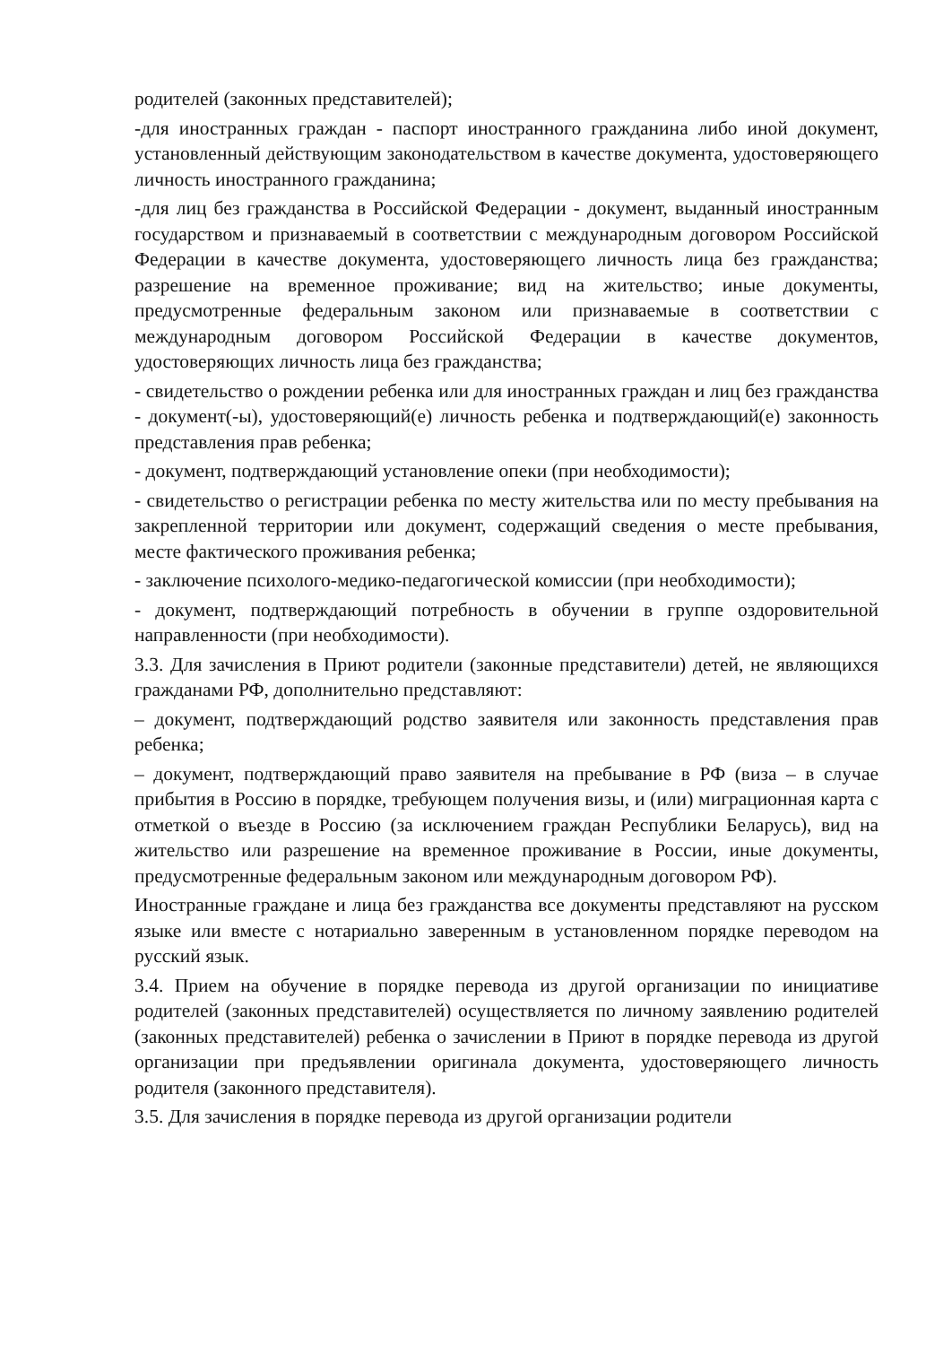родителей (законных представителей);
-для иностранных граждан - паспорт иностранного гражданина либо иной документ, установленный действующим законодательством в качестве документа, удостоверяющего личность иностранного гражданина;
-для лиц без гражданства в Российской Федерации - документ, выданный иностранным государством и признаваемый в соответствии с международным договором Российской Федерации в качестве документа, удостоверяющего личность лица без гражданства; разрешение на временное проживание; вид на жительство; иные документы, предусмотренные федеральным законом или признаваемые в соответствии с международным договором Российской Федерации в качестве документов, удостоверяющих личность лица без гражданства;
- свидетельство о рождении ребенка или для иностранных граждан и лиц без гражданства - документ(-ы), удостоверяющий(е) личность ребенка и подтверждающий(е) законность представления прав ребенка;
- документ, подтверждающий установление опеки (при необходимости);
- свидетельство о регистрации ребенка по месту жительства или по месту пребывания на закрепленной территории или документ, содержащий сведения о месте пребывания, месте фактического проживания ребенка;
- заключение психолого-медико-педагогической комиссии (при необходимости);
- документ, подтверждающий потребность в обучении в группе оздоровительной направленности (при необходимости).
3.3. Для зачисления в Приют родители (законные представители) детей, не являющихся гражданами РФ, дополнительно представляют:
– документ, подтверждающий родство заявителя или законность представления прав ребенка;
– документ, подтверждающий право заявителя на пребывание в РФ (виза – в случае прибытия в Россию в порядке, требующем получения визы, и (или) миграционная карта с отметкой о въезде в Россию (за исключением граждан Республики Беларусь), вид на жительство или разрешение на временное проживание в России, иные документы, предусмотренные федеральным законом или международным договором РФ).
Иностранные граждане и лица без гражданства все документы представляют на русском языке или вместе с нотариально заверенным в установленном порядке переводом на русский язык.
3.4. Прием на обучение в порядке перевода из другой организации по инициативе родителей (законных представителей) осуществляется по личному заявлению родителей (законных представителей) ребенка о зачислении в Приют в порядке перевода из другой организации при предъявлении оригинала документа, удостоверяющего личность родителя (законного представителя).
3.5. Для зачисления в порядке перевода из другой организации родители